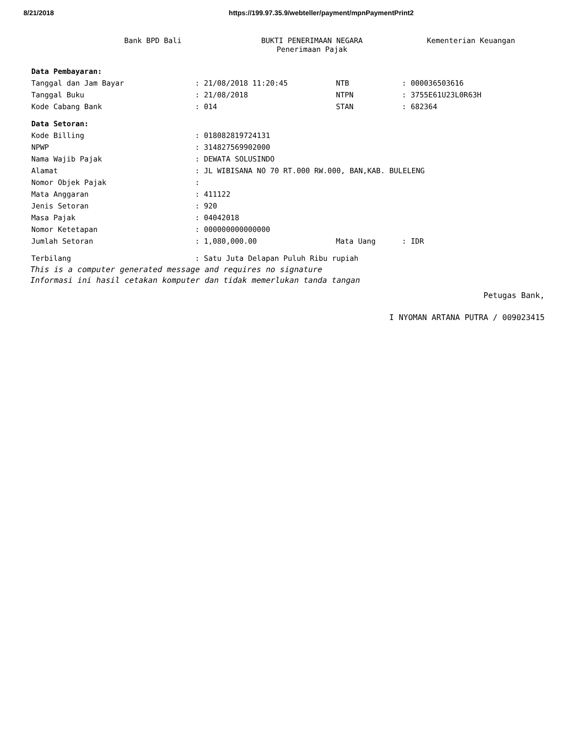8/21/2018 https://199.97.35.9/webteller/payment/mpnPaymentPrint2
Bank BPD Bali BUKTI PENERIMAAN NEGARA
Penerimaan Pajak
Kementerian Keuangan
| Data Pembayaran: | | | | | |
| Tanggal dan Jam Bayar | : | 21/08/2018 11:20:45 | NTB | : | 000036503616 |
| Tanggal Buku | : | 21/08/2018 | NTPN | : | 3755E61U23L0R63H |
| Kode Cabang Bank | : | 014 | STAN | : | 682364 |
| Data Setoran: | | | | | |
| Kode Billing | : | 018082819724131 | | | |
| NPWP | : | 314827569902000 | | | |
| Nama Wajib Pajak | : | DEWATA SOLUSINDO | | | |
| Alamat | : | JL WIBISANA NO 70 RT.000 RW.000, BAN,KAB. BULELENG | | | |
| Nomor Objek Pajak | : | | | | |
| Mata Anggaran | : | 411122 | | | |
| Jenis Setoran | : | 920 | | | |
| Masa Pajak | : | 04042018 | | | |
| Nomor Ketetapan | : | 000000000000000 | | | |
| Jumlah Setoran | : | 1,080,000.00 | Mata Uang | : | IDR |
| Terbilang | : | Satu Juta Delapan Puluh Ribu rupiah | | | |
This is a computer generated message and requires no signature
Informasi ini hasil cetakan komputer dan tidak memerlukan tanda tangan
Petugas Bank,
I NYOMAN ARTANA PUTRA / 009023415